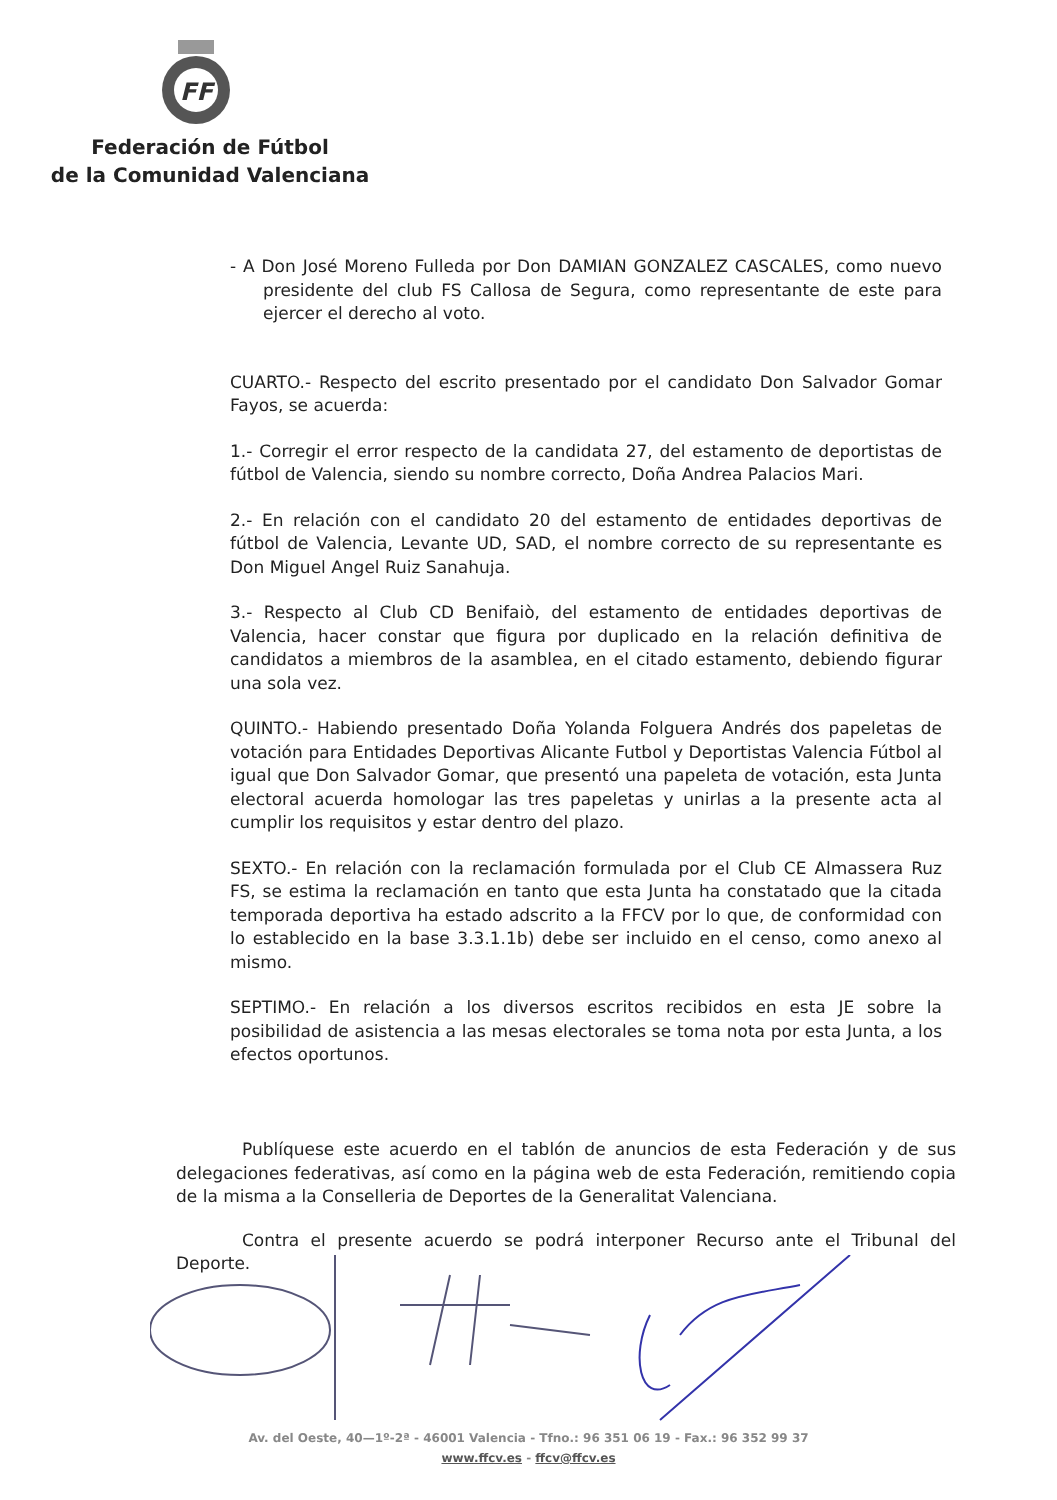FF
Federación de Fútbol
de la Comunidad Valenciana
- A Don José Moreno Fulleda por Don DAMIAN GONZALEZ CASCALES, como nuevo presidente del club FS Callosa de Segura, como representante de este para ejercer el derecho al voto.
CUARTO.- Respecto del escrito presentado por el candidato Don Salvador Gomar Fayos, se acuerda:
1.- Corregir el error respecto de la candidata 27, del estamento de deportistas de fútbol de Valencia, siendo su nombre correcto, Doña Andrea Palacios Mari.
2.- En relación con el candidato 20 del estamento de entidades deportivas de fútbol de Valencia, Levante UD, SAD, el nombre correcto de su representante es Don Miguel Angel Ruiz Sanahuja.
3.- Respecto al Club CD Benifaiò, del estamento de entidades deportivas de Valencia, hacer constar que figura por duplicado en la relación definitiva de candidatos a miembros de la asamblea, en el citado estamento, debiendo figurar una sola vez.
QUINTO.- Habiendo presentado Doña Yolanda Folguera Andrés dos papeletas de votación para Entidades Deportivas Alicante Futbol y Deportistas Valencia Fútbol al igual que Don Salvador Gomar, que presentó una papeleta de votación, esta Junta electoral acuerda homologar las tres papeletas y unirlas a la presente acta al cumplir los requisitos y estar dentro del plazo.
SEXTO.- En relación con la reclamación formulada por el Club CE Almassera Ruz FS, se estima la reclamación en tanto que esta Junta ha constatado que la citada temporada deportiva ha estado adscrito a la FFCV por lo que, de conformidad con lo establecido en la base 3.3.1.1b) debe ser incluido en el censo, como anexo al mismo.
SEPTIMO.- En relación a los diversos escritos recibidos en esta JE sobre la posibilidad de asistencia a las mesas electorales se toma nota por esta Junta, a los efectos oportunos.
Publíquese este acuerdo en el tablón de anuncios de esta Federación y de sus delegaciones federativas, así como en la página web de esta Federación, remitiendo copia de la misma a la Conselleria de Deportes de la Generalitat Valenciana.
Contra el presente acuerdo se podrá interponer Recurso ante el Tribunal del Deporte.
Av. del Oeste, 40—1º-2ª - 46001 Valencia - Tfno.: 96 351 06 19 - Fax.: 96 352 99 37
www.ffcv.es - ffcv@ffcv.es